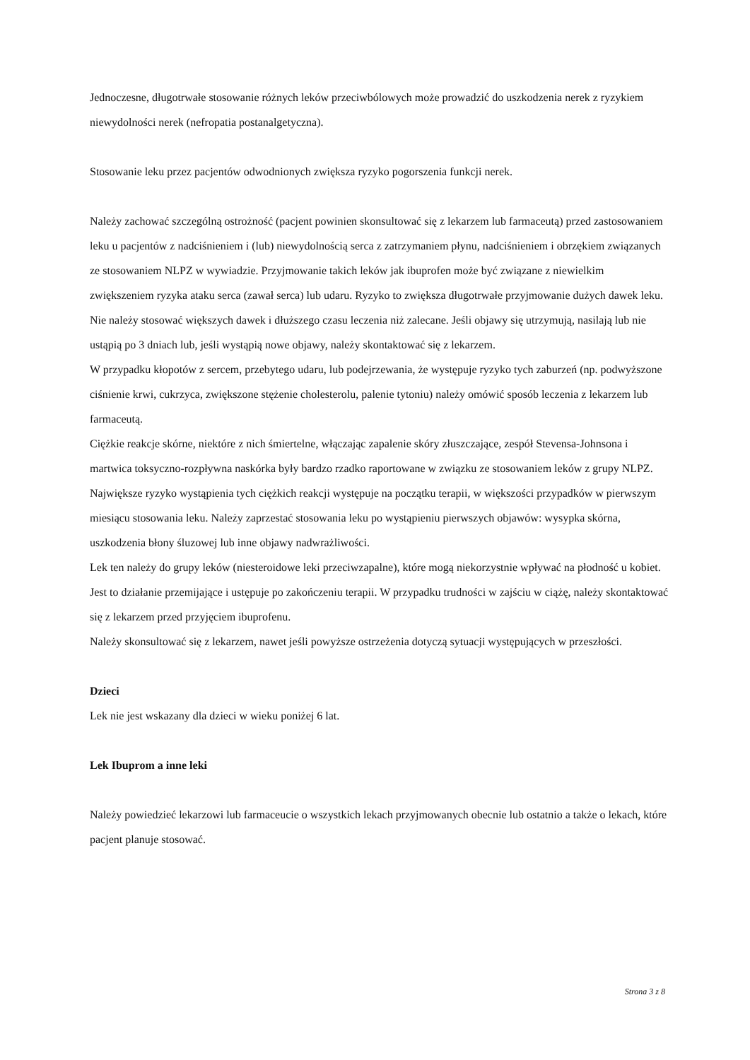Jednoczesne, długotrwałe stosowanie różnych leków przeciwbólowych może prowadzić do uszkodzenia nerek z ryzykiem niewydolności nerek (nefropatia postanalgetyczna).
Stosowanie leku przez pacjentów odwodnionych zwiększa ryzyko pogorszenia funkcji nerek.
Należy zachować szczególną ostrożność (pacjent powinien skonsultować się z lekarzem lub farmaceutą) przed zastosowaniem leku u pacjentów z nadciśnieniem i (lub) niewydolnością serca z zatrzymaniem płynu, nadciśnieniem i obrzękiem związanych ze stosowaniem NLPZ w wywiadzie. Przyjmowanie takich leków jak ibuprofen może być związane z niewielkim zwiększeniem ryzyka ataku serca (zawał serca) lub udaru. Ryzyko to zwiększa długotrwałe przyjmowanie dużych dawek leku. Nie należy stosować większych dawek i dłuższego czasu leczenia niż zalecane. Jeśli objawy się utrzymują, nasilają lub nie ustąpią po 3 dniach lub, jeśli wystąpią nowe objawy, należy skontaktować się z lekarzem.
W przypadku kłopotów z sercem, przebytego udaru, lub podejrzewania, że występuje ryzyko tych zaburzeń (np. podwyższone ciśnienie krwi, cukrzyca, zwiększone stężenie cholesterolu, palenie tytoniu) należy omówić sposób leczenia z lekarzem lub farmaceutą.
Ciężkie reakcje skórne, niektóre z nich śmiertelne, włączając zapalenie skóry złuszczające, zespół Stevensa-Johnsona i martwica toksyczno-rozpływna naskórka były bardzo rzadko raportowane w związku ze stosowaniem leków z grupy NLPZ. Największe ryzyko wystąpienia tych ciężkich reakcji występuje na początku terapii, w większości przypadków w pierwszym miesiącu stosowania leku. Należy zaprzestać stosowania leku po wystąpieniu pierwszych objawów: wysypka skórna, uszkodzenia błony śluzowej lub inne objawy nadwrażliwości.
Lek ten należy do grupy leków (niesteroidowe leki przeciwzapalne), które mogą niekorzystnie wpływać na płodność u kobiet. Jest to działanie przemijające i ustępuje po zakończeniu terapii. W przypadku trudności w zajściu w ciążę, należy skontaktować się z lekarzem przed przyjęciem ibuprofenu.
Należy skonsultować się z lekarzem, nawet jeśli powyższe ostrzeżenia dotyczą sytuacji występujących w przeszłości.
Dzieci
Lek nie jest wskazany dla dzieci w wieku poniżej 6 lat.
Lek Ibuprom a inne leki
Należy powiedzieć lekarzowi lub farmaceucie o wszystkich lekach przyjmowanych obecnie lub ostatnio a także o lekach, które pacjent planuje stosować.
Strona 3 z 8